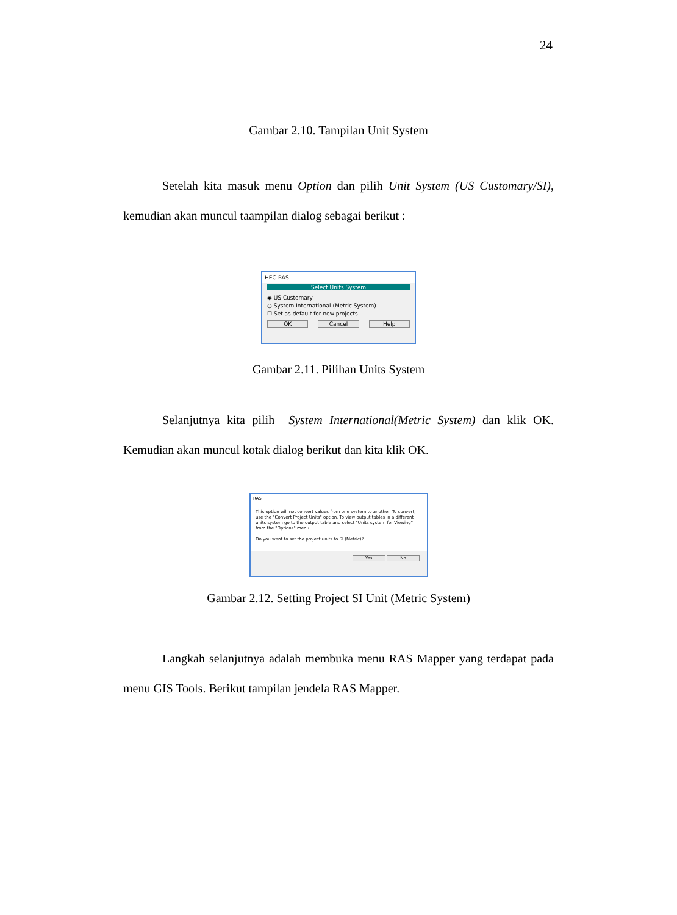24
Gambar 2.10. Tampilan Unit System
Setelah kita masuk menu Option dan pilih Unit System (US Customary/SI), kemudian akan muncul taampilan dialog sebagai berikut :
HEC-RAS
Select Units System
◉ US Customary
○ System International (Metric System)
☐ Set as default for new projects
OK Cancel Help
Gambar 2.11. Pilihan Units System
Selanjutnya kita pilih System International(Metric System) dan klik OK. Kemudian akan muncul kotak dialog berikut dan kita klik OK.
RAS
This option will not convert values from one system to another. To convert, use the "Convert Project Units" option. To view output tables in a different units system go to the output table and select "Units system for Viewing" from the "Options" menu.
Do you want to set the project units to SI (Metric)?
Yes No
Gambar 2.12. Setting Project SI Unit (Metric System)
Langkah selanjutnya adalah membuka menu RAS Mapper yang terdapat pada menu GIS Tools. Berikut tampilan jendela RAS Mapper.